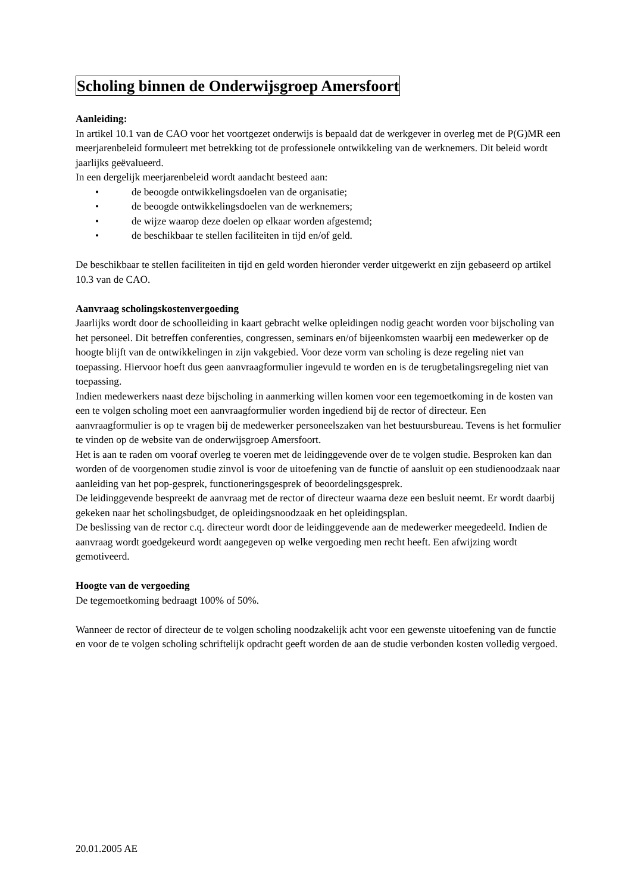Scholing binnen de Onderwijsgroep Amersfoort
Aanleiding:
In artikel 10.1 van de CAO voor het voortgezet onderwijs is bepaald dat de werkgever in overleg met de P(G)MR een meerjarenbeleid formuleert met betrekking tot de professionele ontwikkeling van de werknemers. Dit beleid wordt jaarlijks geëvalueerd.
In een dergelijk meerjarenbeleid wordt aandacht besteed aan:
• de beoogde ontwikkelingsdoelen van de organisatie;
• de beoogde ontwikkelingsdoelen van de werknemers;
• de wijze waarop deze doelen op elkaar worden afgestemd;
• de beschikbaar te stellen faciliteiten in tijd en/of geld.
De beschikbaar te stellen faciliteiten in tijd en geld worden hieronder verder uitgewerkt en zijn gebaseerd op artikel 10.3 van de CAO.
Aanvraag scholingskostenvergoeding
Jaarlijks wordt door de schoolleiding in kaart gebracht welke opleidingen nodig geacht worden voor bijscholing van het personeel. Dit betreffen conferenties, congressen, seminars en/of bijeenkomsten waarbij een medewerker op de hoogte blijft van de ontwikkelingen in zijn vakgebied. Voor deze vorm van scholing is deze regeling niet van toepassing. Hiervoor hoeft dus geen aanvraagformulier ingevuld te worden en is de terugbetalingsregeling niet van toepassing.
Indien medewerkers naast deze bijscholing in aanmerking willen komen voor een tegemoetkoming in de kosten van een te volgen scholing moet een aanvraagformulier worden ingediend bij de rector of directeur. Een aanvraagformulier is op te vragen bij de medewerker personeelszaken van het bestuursbureau. Tevens is het formulier te vinden op de website van de onderwijsgroep Amersfoort.
Het is aan te raden om vooraf overleg te voeren met de leidinggevende over de te volgen studie. Besproken kan dan worden of de voorgenomen studie zinvol is voor de uitoefening van de functie of aansluit op een studienoodzaak naar aanleiding van het pop-gesprek, functioneringsgesprek of beoordelingsgesprek.
De leidinggevende bespreekt de aanvraag met de rector of directeur waarna deze een besluit neemt. Er wordt daarbij gekeken naar het scholingsbudget, de opleidingsnoodzaak en het opleidingsplan.
De beslissing van de rector c.q. directeur wordt door de leidinggevende aan de medewerker meegedeeld. Indien de aanvraag wordt goedgekeurd wordt aangegeven op welke vergoeding men recht heeft. Een afwijzing wordt gemotiveerd.
Hoogte van de vergoeding
De tegemoetkoming bedraagt 100% of 50%.
Wanneer de rector of directeur de te volgen scholing noodzakelijk acht voor een gewenste uitoefening van de functie en voor de te volgen scholing schriftelijk opdracht geeft worden de aan de studie verbonden kosten volledig vergoed.
20.01.2005 AE